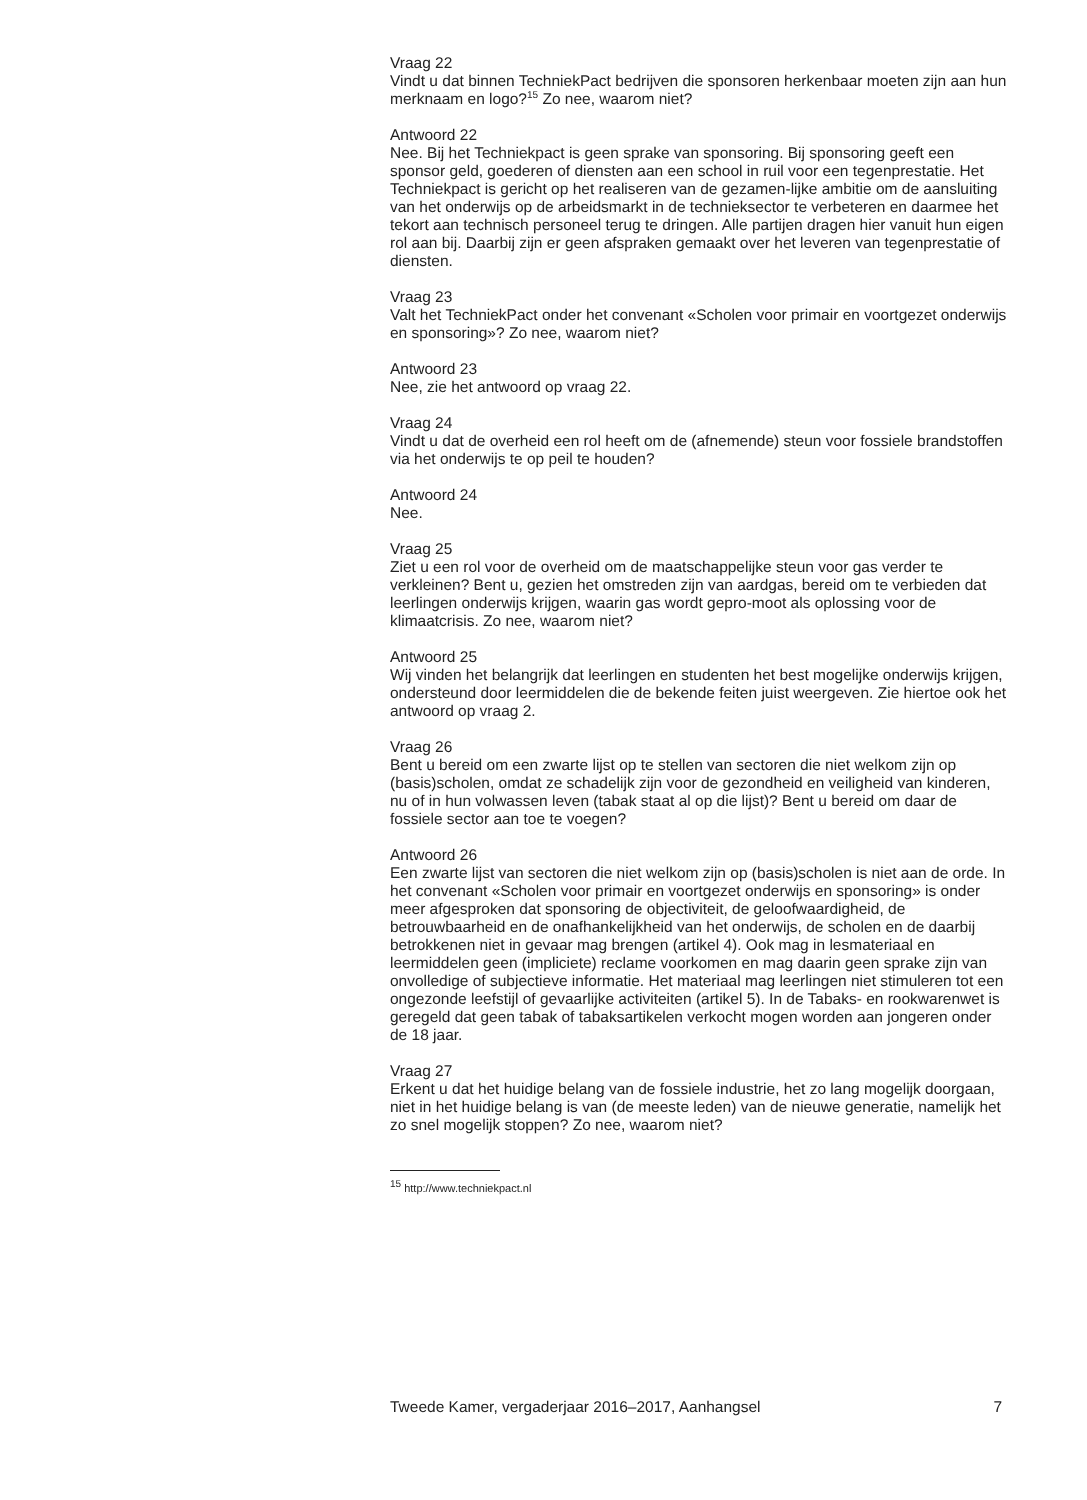Vraag 22
Vindt u dat binnen TechniekPact bedrijven die sponsoren herkenbaar moeten zijn aan hun merknaam en logo?<sup>15</sup> Zo nee, waarom niet?
Antwoord 22
Nee. Bij het Techniekpact is geen sprake van sponsoring. Bij sponsoring geeft een sponsor geld, goederen of diensten aan een school in ruil voor een tegenprestatie. Het Techniekpact is gericht op het realiseren van de gezamen-lijke ambitie om de aansluiting van het onderwijs op de arbeidsmarkt in de technieksector te verbeteren en daarmee het tekort aan technisch personeel terug te dringen. Alle partijen dragen hier vanuit hun eigen rol aan bij. Daarbij zijn er geen afspraken gemaakt over het leveren van tegenprestatie of diensten.
Vraag 23
Valt het TechniekPact onder het convenant «Scholen voor primair en voortgezet onderwijs en sponsoring»? Zo nee, waarom niet?
Antwoord 23
Nee, zie het antwoord op vraag 22.
Vraag 24
Vindt u dat de overheid een rol heeft om de (afnemende) steun voor fossiele brandstoffen via het onderwijs te op peil te houden?
Antwoord 24
Nee.
Vraag 25
Ziet u een rol voor de overheid om de maatschappelijke steun voor gas verder te verkleinen? Bent u, gezien het omstreden zijn van aardgas, bereid om te verbieden dat leerlingen onderwijs krijgen, waarin gas wordt gepro-moot als oplossing voor de klimaatcrisis. Zo nee, waarom niet?
Antwoord 25
Wij vinden het belangrijk dat leerlingen en studenten het best mogelijke onderwijs krijgen, ondersteund door leermiddelen die de bekende feiten juist weergeven. Zie hiertoe ook het antwoord op vraag 2.
Vraag 26
Bent u bereid om een zwarte lijst op te stellen van sectoren die niet welkom zijn op (basis)scholen, omdat ze schadelijk zijn voor de gezondheid en veiligheid van kinderen, nu of in hun volwassen leven (tabak staat al op die lijst)? Bent u bereid om daar de fossiele sector aan toe te voegen?
Antwoord 26
Een zwarte lijst van sectoren die niet welkom zijn op (basis)scholen is niet aan de orde. In het convenant «Scholen voor primair en voortgezet onderwijs en sponsoring» is onder meer afgesproken dat sponsoring de objectiviteit, de geloofwaardigheid, de betrouwbaarheid en de onafhankelijkheid van het onderwijs, de scholen en de daarbij betrokkenen niet in gevaar mag brengen (artikel 4). Ook mag in lesmateriaal en leermiddelen geen (impliciete) reclame voorkomen en mag daarin geen sprake zijn van onvolledige of subjectieve informatie. Het materiaal mag leerlingen niet stimuleren tot een ongezonde leefstijl of gevaarlijke activiteiten (artikel 5). In de Tabaks- en rookwarenwet is geregeld dat geen tabak of tabaksartikelen verkocht mogen worden aan jongeren onder de 18 jaar.
Vraag 27
Erkent u dat het huidige belang van de fossiele industrie, het zo lang mogelijk doorgaan, niet in het huidige belang is van (de meeste leden) van de nieuwe generatie, namelijk het zo snel mogelijk stoppen? Zo nee, waarom niet?
<sup>15</sup> http://www.techniekpact.nl
Tweede Kamer, vergaderjaar 2016–2017, Aanhangsel 7